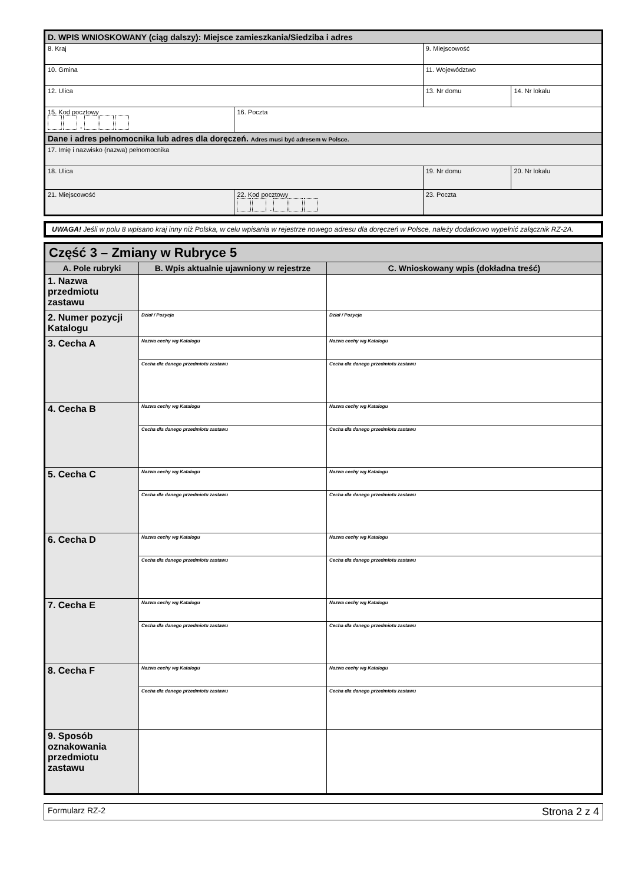| D. WPIS WNIOSKOWANY (ciąg dalszy): Miejsce zamieszkania/Siedziba i adres | | | |
| 8. Kraj | | 9. Miejscowość | |
| 10. Gmina | | 11. Województwo | |
| 12. Ulica | | 13. Nr domu | 14. Nr lokalu |
| 15. Kod pocztowy - | 16. Poczta | | |
| Dane i adres pełnomocnika lub adres dla doręczeń. Adres musi być adresem w Polsce. | | | |
| 17. Imię i nazwisko (nazwa) pełnomocnika | | | |
| 18. Ulica | | 19. Nr domu | 20. Nr lokalu |
| 21. Miejscowość | 22. Kod pocztowy - | 23. Poczta | |
UWAGA! Jeśli w polu 8 wpisano kraj inny niż Polska, w celu wpisania w rejestrze nowego adresu dla doręczeń w Polsce, należy dodatkowo wypełnić załącznik RZ-2A.
| Część 3 – Zmiany w Rubryce 5 | | |
| A. Pole rubryki | B. Wpis aktualnie ujawniony w rejestrze | C. Wnioskowany wpis (dokładna treść) |
| 1. Nazwa przedmiotu zastawu | | |
| 2. Numer pozycji Katalogu | Dział / Pozycja | Dział / Pozycja |
| 3. Cecha A | Nazwa cechy wg Katalogu | Nazwa cechy wg Katalogu |
| | Cecha dla danego przedmiotu zastawu | Cecha dla danego przedmiotu zastawu |
| 4. Cecha B | Nazwa cechy wg Katalogu | Nazwa cechy wg Katalogu |
| | Cecha dla danego przedmiotu zastawu | Cecha dla danego przedmiotu zastawu |
| 5. Cecha C | Nazwa cechy wg Katalogu | Nazwa cechy wg Katalogu |
| | Cecha dla danego przedmiotu zastawu | Cecha dla danego przedmiotu zastawu |
| 6. Cecha D | Nazwa cechy wg Katalogu | Nazwa cechy wg Katalogu |
| | Cecha dla danego przedmiotu zastawu | Cecha dla danego przedmiotu zastawu |
| 7. Cecha E | Nazwa cechy wg Katalogu | Nazwa cechy wg Katalogu |
| | Cecha dla danego przedmiotu zastawu | Cecha dla danego przedmiotu zastawu |
| 8. Cecha F | Nazwa cechy wg Katalogu | Nazwa cechy wg Katalogu |
| | Cecha dla danego przedmiotu zastawu | Cecha dla danego przedmiotu zastawu |
| 9. Sposób oznakowania przedmiotu zastawu | | |
Formularz RZ-2 Strona 2 z 4